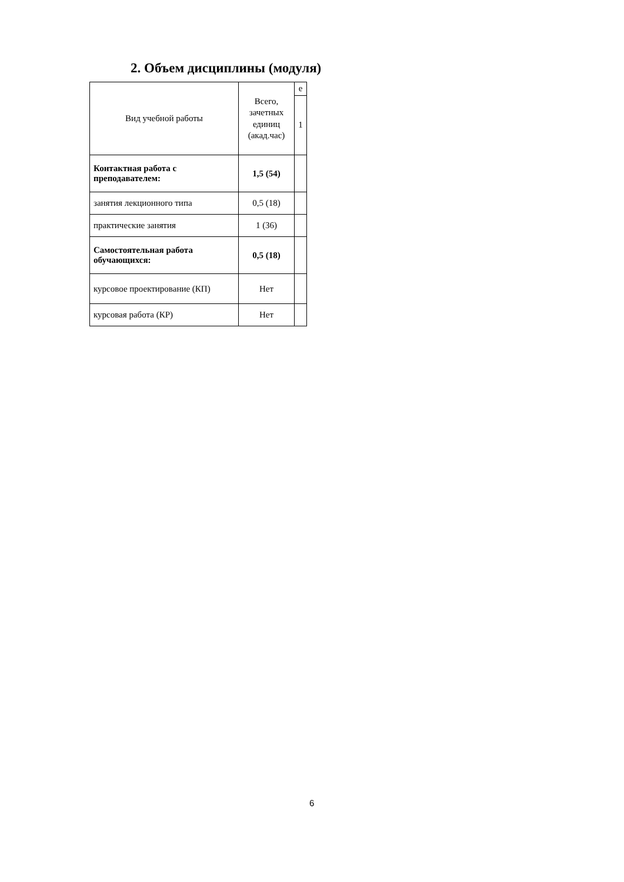2. Объем дисциплины (модуля)
| Вид учебной работы | Всего, зачетных единиц (акад.час) | е |
| --- | --- | --- |
| | | 1 |
| Контактная работа с преподавателем: | 1,5 (54) | |
| занятия лекционного типа | 0,5 (18) | |
| практические занятия | 1 (36) | |
| Самостоятельная работа обучающихся: | 0,5 (18) | |
| курсовое проектирование (КП) | Нет | |
| курсовая работа (КР) | Нет | |
6